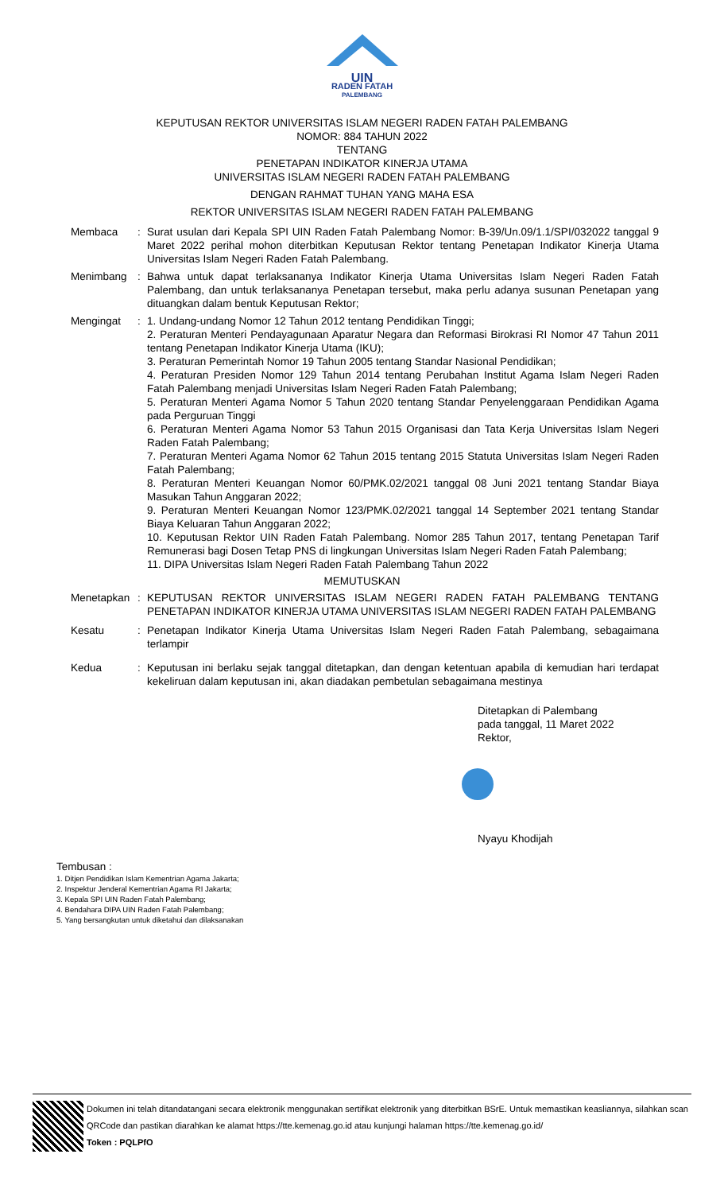UIN
RADEN FATAH
PALEMBANG
KEPUTUSAN REKTOR UNIVERSITAS ISLAM NEGERI RADEN FATAH PALEMBANG
NOMOR: 884 TAHUN 2022
TENTANG
PENETAPAN INDIKATOR KINERJA UTAMA
UNIVERSITAS ISLAM NEGERI RADEN FATAH PALEMBANG
DENGAN RAHMAT TUHAN YANG MAHA ESA
REKTOR UNIVERSITAS ISLAM NEGERI RADEN FATAH PALEMBANG
Membaca : Surat usulan dari Kepala SPI UIN Raden Fatah Palembang Nomor: B-39/Un.09/1.1/SPI/032022 tanggal 9 Maret 2022 perihal mohon diterbitkan Keputusan Rektor tentang Penetapan Indikator Kinerja Utama Universitas Islam Negeri Raden Fatah Palembang.
Menimbang : Bahwa untuk dapat terlaksananya Indikator Kinerja Utama Universitas Islam Negeri Raden Fatah Palembang, dan untuk terlaksananya Penetapan tersebut, maka perlu adanya susunan Penetapan yang dituangkan dalam bentuk Keputusan Rektor;
Mengingat : 1. Undang-undang Nomor 12 Tahun 2012 tentang Pendidikan Tinggi;
2. Peraturan Menteri Pendayagunaan Aparatur Negara dan Reformasi Birokrasi RI Nomor 47 Tahun 2011 tentang Penetapan Indikator Kinerja Utama (IKU);
3. Peraturan Pemerintah Nomor 19 Tahun 2005 tentang Standar Nasional Pendidikan;
4. Peraturan Presiden Nomor 129 Tahun 2014 tentang Perubahan Institut Agama Islam Negeri Raden Fatah Palembang menjadi Universitas Islam Negeri Raden Fatah Palembang;
5. Peraturan Menteri Agama Nomor 5 Tahun 2020 tentang Standar Penyelenggaraan Pendidikan Agama pada Perguruan Tinggi
6. Peraturan Menteri Agama Nomor 53 Tahun 2015 Organisasi dan Tata Kerja Universitas Islam Negeri Raden Fatah Palembang;
7. Peraturan Menteri Agama Nomor 62 Tahun 2015 tentang 2015 Statuta Universitas Islam Negeri Raden Fatah Palembang;
8. Peraturan Menteri Keuangan Nomor 60/PMK.02/2021 tanggal 08 Juni 2021 tentang Standar Biaya Masukan Tahun Anggaran 2022;
9. Peraturan Menteri Keuangan Nomor 123/PMK.02/2021 tanggal 14 September 2021 tentang Standar Biaya Keluaran Tahun Anggaran 2022;
10. Keputusan Rektor UIN Raden Fatah Palembang. Nomor 285 Tahun 2017, tentang Penetapan Tarif Remunerasi bagi Dosen Tetap PNS di lingkungan Universitas Islam Negeri Raden Fatah Palembang;
11. DIPA Universitas Islam Negeri Raden Fatah Palembang Tahun 2022
MEMUTUSKAN
Menetapkan : KEPUTUSAN REKTOR UNIVERSITAS ISLAM NEGERI RADEN FATAH PALEMBANG TENTANG PENETAPAN INDIKATOR KINERJA UTAMA UNIVERSITAS ISLAM NEGERI RADEN FATAH PALEMBANG
Kesatu : Penetapan Indikator Kinerja Utama Universitas Islam Negeri Raden Fatah Palembang, sebagaimana terlampir
Kedua : Keputusan ini berlaku sejak tanggal ditetapkan, dan dengan ketentuan apabila di kemudian hari terdapat kekeliruan dalam keputusan ini, akan diadakan pembetulan sebagaimana mestinya
Ditetapkan di Palembang
pada tanggal, 11 Maret 2022
Rektor,
Nyayu Khodijah
Tembusan :
1. Ditjen Pendidikan Islam Kementrian Agama Jakarta;
2. Inspektur Jenderal Kementrian Agama RI Jakarta;
3. Kepala SPI UIN Raden Fatah Palembang;
4. Bendahara DIPA UIN Raden Fatah Palembang;
5. Yang bersangkutan untuk diketahui dan dilaksanakan
Dokumen ini telah ditandatangani secara elektronik menggunakan sertifikat elektronik yang diterbitkan BSrE. Untuk memastikan keasliannya, silahkan scan QRCode dan pastikan diarahkan ke alamat https://tte.kemenag.go.id atau kunjungi halaman https://tte.kemenag.go.id/
Token : PQLPfO